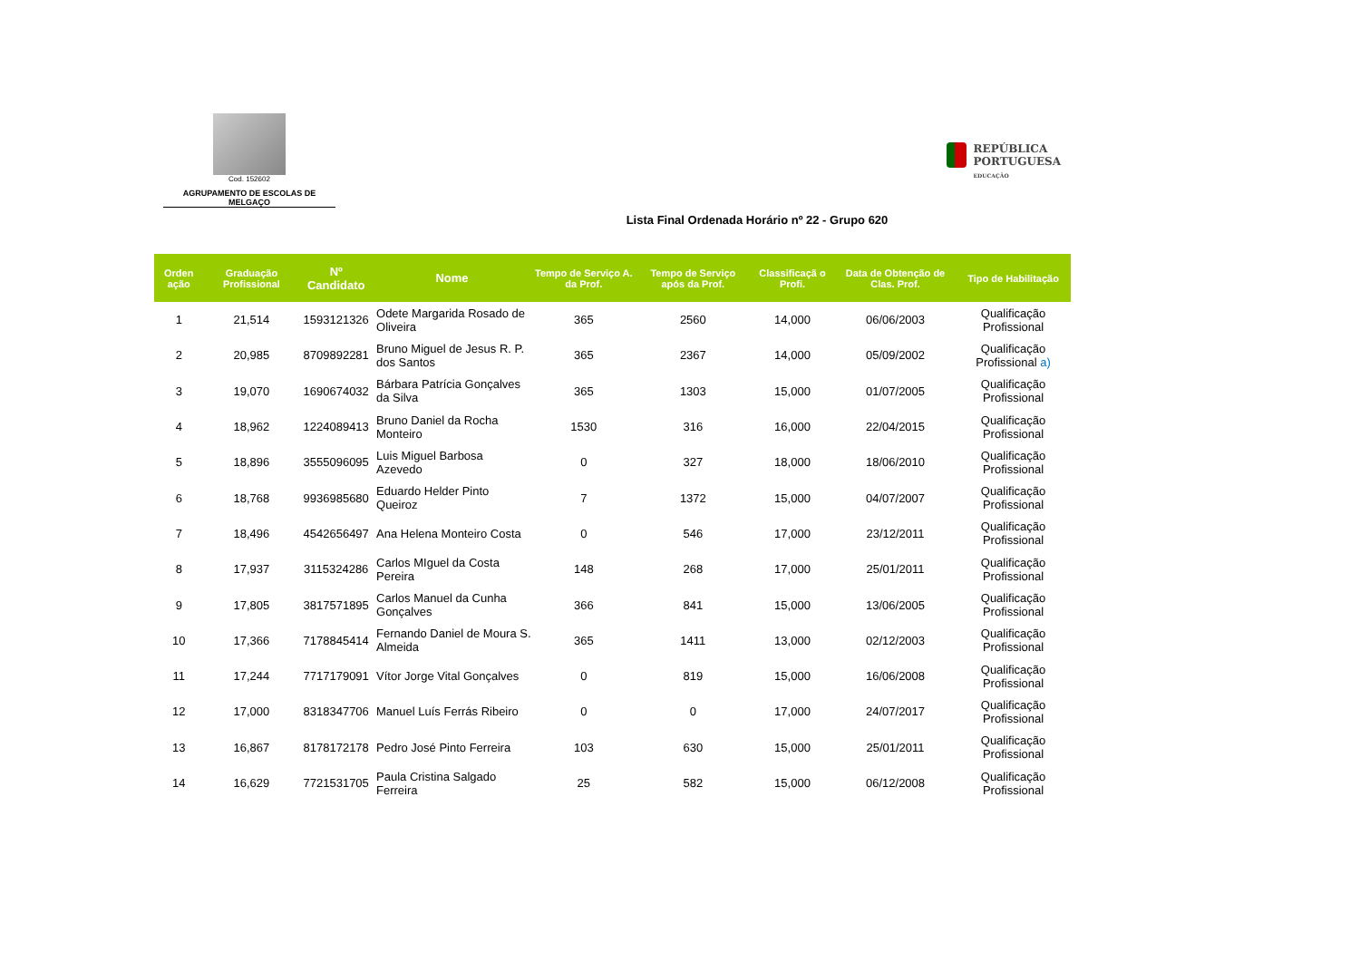Cod. 152602
AGRUPAMENTO DE ESCOLAS DE MELGAÇO
REPÚBLICA
PORTUGUESA
EDUCAÇÃO
Lista Final Ordenada Horário nº 22 - Grupo 620
| Orden ação | Graduação Profissional | Nº Candidato | Nome | Tempo de Serviço A. da Prof. | Tempo de Serviço após da Prof. | Classificaçã o Profi. | Data de Obtenção de Clas. Prof. | Tipo de Habilitação |
| --- | --- | --- | --- | --- | --- | --- | --- | --- |
| 1 | 21,514 | 1593121326 | Odete Margarida Rosado de Oliveira | 365 | 2560 | 14,000 | 06/06/2003 | Qualificação Profissional |
| 2 | 20,985 | 8709892281 | Bruno Miguel de Jesus R. P. dos Santos | 365 | 2367 | 14,000 | 05/09/2002 | Qualificação Profissional a) |
| 3 | 19,070 | 1690674032 | Bárbara Patrícia Gonçalves da Silva | 365 | 1303 | 15,000 | 01/07/2005 | Qualificação Profissional |
| 4 | 18,962 | 1224089413 | Bruno Daniel da Rocha Monteiro | 1530 | 316 | 16,000 | 22/04/2015 | Qualificação Profissional |
| 5 | 18,896 | 3555096095 | Luis Miguel Barbosa Azevedo | 0 | 327 | 18,000 | 18/06/2010 | Qualificação Profissional |
| 6 | 18,768 | 9936985680 | Eduardo Helder Pinto Queiroz | 7 | 1372 | 15,000 | 04/07/2007 | Qualificação Profissional |
| 7 | 18,496 | 4542656497 | Ana Helena Monteiro Costa | 0 | 546 | 17,000 | 23/12/2011 | Qualificação Profissional |
| 8 | 17,937 | 3115324286 | Carlos MIguel da Costa Pereira | 148 | 268 | 17,000 | 25/01/2011 | Qualificação Profissional |
| 9 | 17,805 | 3817571895 | Carlos Manuel da Cunha Gonçalves | 366 | 841 | 15,000 | 13/06/2005 | Qualificação Profissional |
| 10 | 17,366 | 7178845414 | Fernando Daniel de Moura S. Almeida | 365 | 1411 | 13,000 | 02/12/2003 | Qualificação Profissional |
| 11 | 17,244 | 7717179091 | Vítor Jorge Vital Gonçalves | 0 | 819 | 15,000 | 16/06/2008 | Qualificação Profissional |
| 12 | 17,000 | 8318347706 | Manuel Luís Ferrás Ribeiro | 0 | 0 | 17,000 | 24/07/2017 | Qualificação Profissional |
| 13 | 16,867 | 8178172178 | Pedro José Pinto Ferreira | 103 | 630 | 15,000 | 25/01/2011 | Qualificação Profissional |
| 14 | 16,629 | 7721531705 | Paula Cristina Salgado Ferreira | 25 | 582 | 15,000 | 06/12/2008 | Qualificação Profissional |